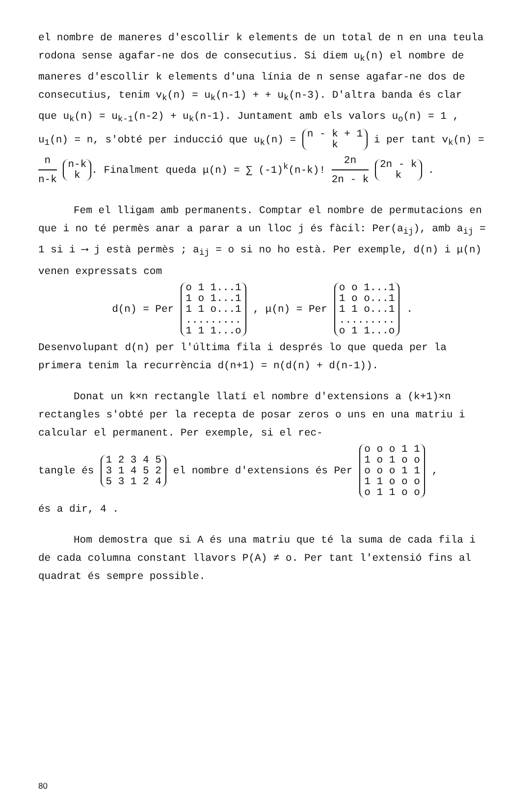el nombre de maneres d'escollir k elements de un total de n en una teula rodona sense agafar-ne dos de consecutius. Si diem u<sub>k</sub>(n) el nombre de maneres d'escollir k elements d'una línia de n sense agafar-ne dos de consecutius, tenim v<sub>k</sub>(n) = u<sub>k</sub>(n-1) + + u<sub>k</sub>(n-3). D'altra banda és clar que u<sub>k</sub>(n) = u<sub>k-1</sub>(n-2) + u<sub>k</sub>(n-1). Juntament amb els valors u<sub>o</sub>(n) = 1 , u<sub>1</sub>(n) = n, s'obté per inducció que u<sub>k</sub>(n) = n - k + 1 k i per tant v<sub>k</sub>(n) = n n-k n-k k. Finalment queda μ(n) = ∑ (-1)<sup>k</sup>(n-k)! 2n 2n - k 2n - k k .
Fem el lligam amb permanents. Comptar el nombre de permutacions en que i no té permès anar a parar a un lloc j és fàcil: Per(a<sub>ij</sub>), amb a<sub>ij</sub> = 1 si i ⟶ j està permès ; a<sub>ij</sub> = o si no ho està. Per exemple, d(n) i μ(n) venen expressats com
d(n) = Per o 1 1...1
1 o 1...1
1 1 o...1
.........
1 1 1...o, μ(n) = Per o o 1...1
1 o o...1
1 1 o...1
.........
o 1 1...o.
Desenvolupant d(n) per l'última fila i després lo que queda per la primera tenim la recurrència d(n+1) = n(d(n) + d(n-1)).
Donat un k×n rectangle llatí el nombre d'extensions a (k+1)×n rectangles s'obté per la recepta de posar zeros o uns en una matriu i calcular el permanent. Per exemple, si el rec-
tangle és 1 2 3 4 5
3 1 4 5 2
5 3 1 2 4 el nombre d'extensions és Per o o o 1 1
1 o 1 o o
o o o 1 1
1 1 o o o
o 1 1 o o,
és a dir, 4 .
Hom demostra que si A és una matriu que té la suma de cada fila i de cada columna constant llavors P(A) ≠ o. Per tant l'extensió fins al quadrat és sempre possible.
80